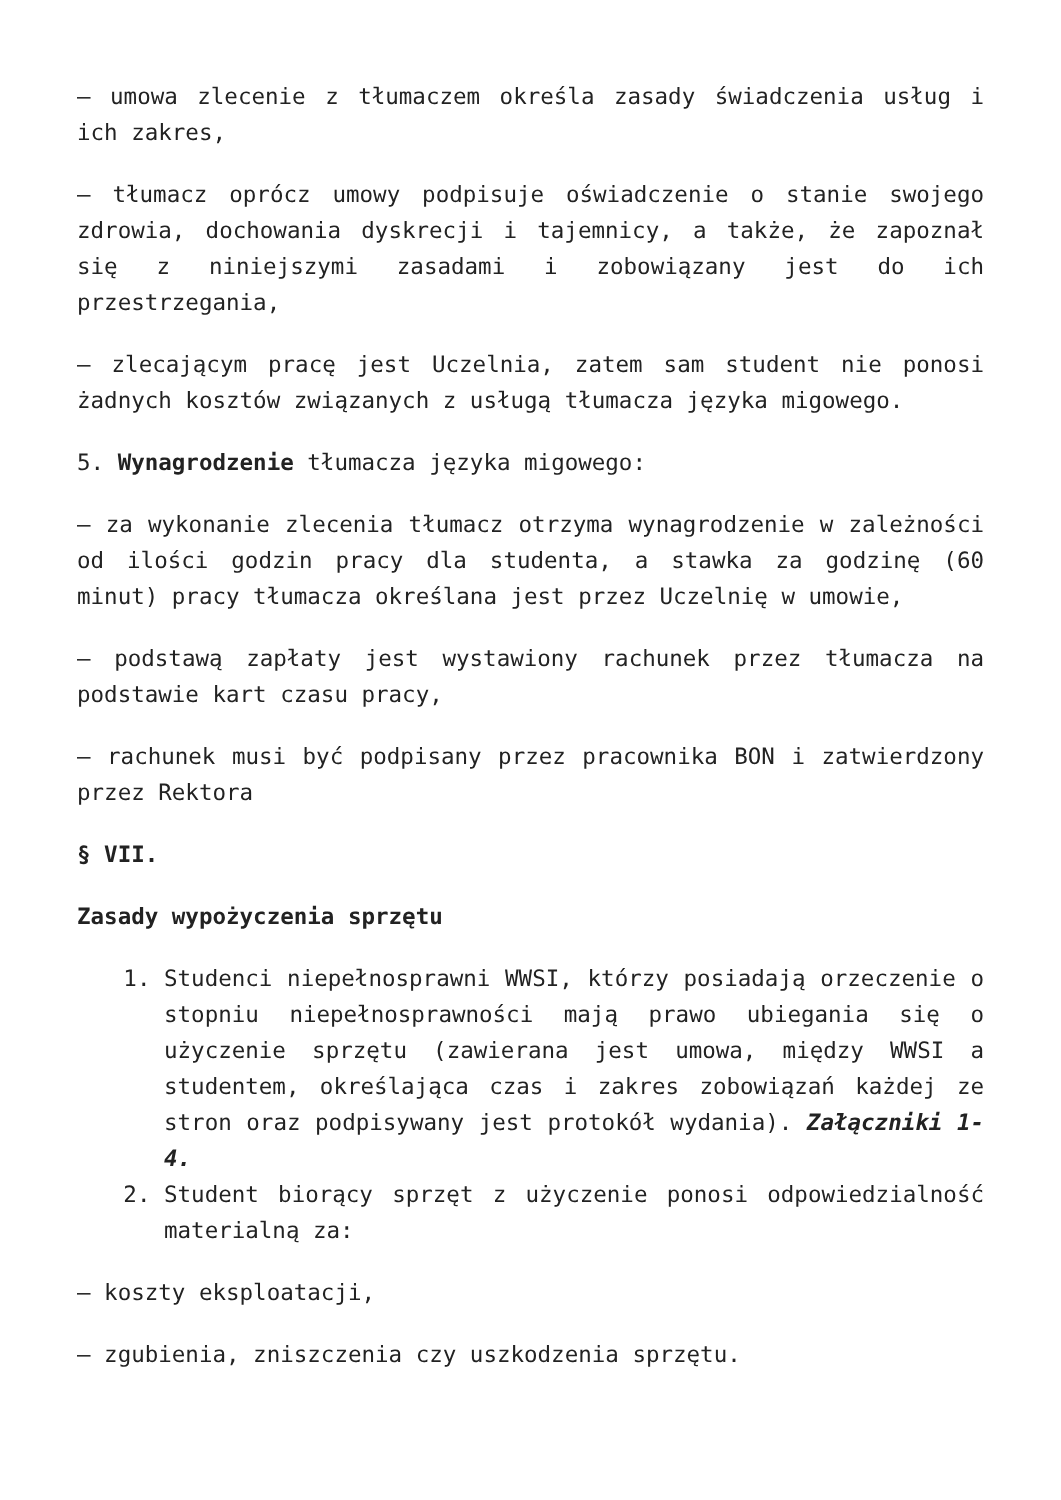– umowa zlecenie z tłumaczem określa zasady świadczenia usług i ich zakres,
– tłumacz oprócz umowy podpisuje oświadczenie o stanie swojego zdrowia, dochowania dyskrecji i tajemnicy, a także, że zapoznał się z niniejszymi zasadami i zobowiązany jest do ich przestrzegania,
– zlecającym pracę jest Uczelnia, zatem sam student nie ponosi żadnych kosztów związanych z usługą tłumacza języka migowego.
5. Wynagrodzenie tłumacza języka migowego:
– za wykonanie zlecenia tłumacz otrzyma wynagrodzenie w zależności od ilości godzin pracy dla studenta, a stawka za godzinę (60 minut) pracy tłumacza określana jest przez Uczelnię w umowie,
– podstawą zapłaty jest wystawiony rachunek przez tłumacza na podstawie kart czasu pracy,
– rachunek musi być podpisany przez pracownika BON i zatwierdzony przez Rektora
§ VII.
Zasady wypożyczenia sprzętu
1. Studenci niepełnosprawni WWSI, którzy posiadają orzeczenie o stopniu niepełnosprawności mają prawo ubiegania się o użyczenie sprzętu (zawierana jest umowa, między WWSI a studentem, określająca czas i zakres zobowiązań każdej ze stron oraz podpisywany jest protokół wydania). Załączniki 1-4.
2. Student biorący sprzęt z użyczenie ponosi odpowiedzialność materialną za:
– koszty eksploatacji,
– zgubienia, zniszczenia czy uszkodzenia sprzętu.